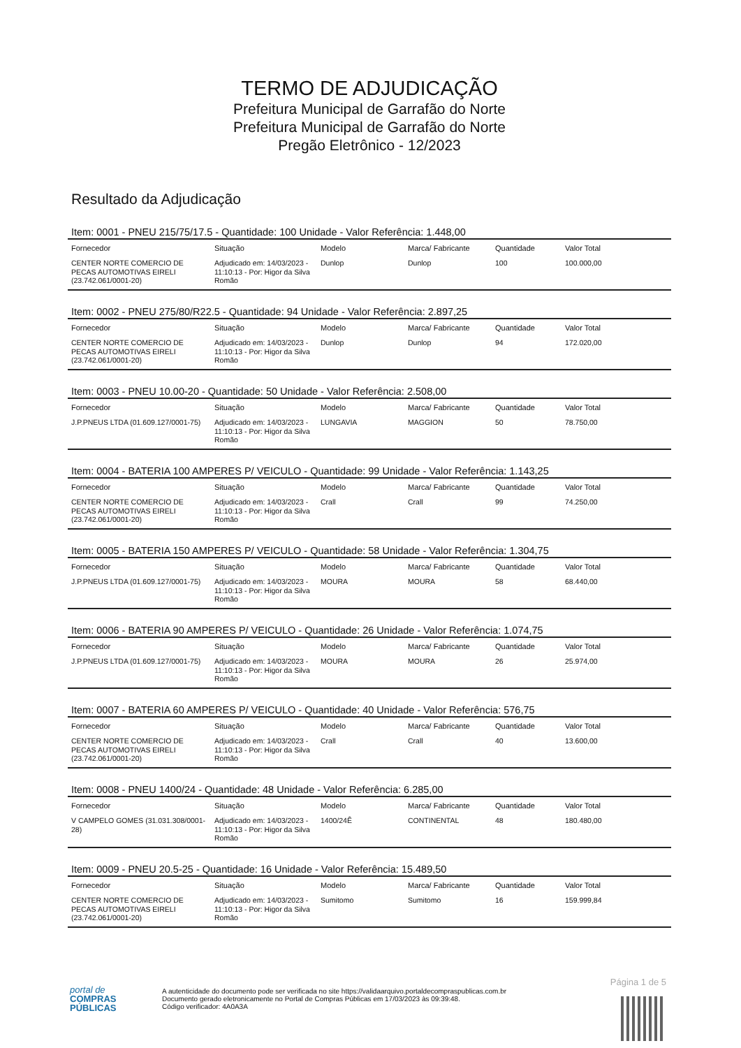TERMO DE ADJUDICAÇÃO
Prefeitura Municipal de Garrafão do Norte
Prefeitura Municipal de Garrafão do Norte
Pregão Eletrônico - 12/2023
Resultado da Adjudicação
Item: 0001 - PNEU 215/75/17.5 - Quantidade: 100 Unidade - Valor Referência: 1.448,00
| Fornecedor | Situação | Modelo | Marca/ Fabricante | Quantidade | Valor Total |
| --- | --- | --- | --- | --- | --- |
| CENTER NORTE COMERCIO DE PECAS AUTOMOTIVAS EIRELI (23.742.061/0001-20) | Adjudicado em: 14/03/2023 - 11:10:13 - Por: Higor da Silva Romão | Dunlop | Dunlop | 100 | 100.000,00 |
Item: 0002 - PNEU 275/80/R22.5 - Quantidade: 94 Unidade - Valor Referência: 2.897,25
| Fornecedor | Situação | Modelo | Marca/ Fabricante | Quantidade | Valor Total |
| --- | --- | --- | --- | --- | --- |
| CENTER NORTE COMERCIO DE PECAS AUTOMOTIVAS EIRELI (23.742.061/0001-20) | Adjudicado em: 14/03/2023 - 11:10:13 - Por: Higor da Silva Romão | Dunlop | Dunlop | 94 | 172.020,00 |
Item: 0003 - PNEU 10.00-20 - Quantidade: 50 Unidade - Valor Referência: 2.508,00
| Fornecedor | Situação | Modelo | Marca/ Fabricante | Quantidade | Valor Total |
| --- | --- | --- | --- | --- | --- |
| J.P.PNEUS LTDA (01.609.127/0001-75) | Adjudicado em: 14/03/2023 - 11:10:13 - Por: Higor da Silva Romão | LUNGAVIA | MAGGION | 50 | 78.750,00 |
Item: 0004 - BATERIA 100 AMPERES P/ VEICULO - Quantidade: 99 Unidade - Valor Referência: 1.143,25
| Fornecedor | Situação | Modelo | Marca/ Fabricante | Quantidade | Valor Total |
| --- | --- | --- | --- | --- | --- |
| CENTER NORTE COMERCIO DE PECAS AUTOMOTIVAS EIRELI (23.742.061/0001-20) | Adjudicado em: 14/03/2023 - 11:10:13 - Por: Higor da Silva Romão | Crall | Crall | 99 | 74.250,00 |
Item: 0005 - BATERIA 150 AMPERES P/ VEICULO - Quantidade: 58 Unidade - Valor Referência: 1.304,75
| Fornecedor | Situação | Modelo | Marca/ Fabricante | Quantidade | Valor Total |
| --- | --- | --- | --- | --- | --- |
| J.P.PNEUS LTDA (01.609.127/0001-75) | Adjudicado em: 14/03/2023 - 11:10:13 - Por: Higor da Silva Romão | MOURA | MOURA | 58 | 68.440,00 |
Item: 0006 - BATERIA 90 AMPERES P/ VEICULO - Quantidade: 26 Unidade - Valor Referência: 1.074,75
| Fornecedor | Situação | Modelo | Marca/ Fabricante | Quantidade | Valor Total |
| --- | --- | --- | --- | --- | --- |
| J.P.PNEUS LTDA (01.609.127/0001-75) | Adjudicado em: 14/03/2023 - 11:10:13 - Por: Higor da Silva Romão | MOURA | MOURA | 26 | 25.974,00 |
Item: 0007 - BATERIA 60 AMPERES P/ VEICULO - Quantidade: 40 Unidade - Valor Referência: 576,75
| Fornecedor | Situação | Modelo | Marca/ Fabricante | Quantidade | Valor Total |
| --- | --- | --- | --- | --- | --- |
| CENTER NORTE COMERCIO DE PECAS AUTOMOTIVAS EIRELI (23.742.061/0001-20) | Adjudicado em: 14/03/2023 - 11:10:13 - Por: Higor da Silva Romão | Crall | Crall | 40 | 13.600,00 |
Item: 0008 - PNEU 1400/24 - Quantidade: 48 Unidade - Valor Referência: 6.285,00
| Fornecedor | Situação | Modelo | Marca/ Fabricante | Quantidade | Valor Total |
| --- | --- | --- | --- | --- | --- |
| V CAMPELO GOMES (31.031.308/0001-28) | Adjudicado em: 14/03/2023 - 11:10:13 - Por: Higor da Silva Romão | 1400/24Ê | CONTINENTAL | 48 | 180.480,00 |
Item: 0009 - PNEU 20.5-25 - Quantidade: 16 Unidade - Valor Referência: 15.489,50
| Fornecedor | Situação | Modelo | Marca/ Fabricante | Quantidade | Valor Total |
| --- | --- | --- | --- | --- | --- |
| CENTER NORTE COMERCIO DE PECAS AUTOMOTIVAS EIRELI (23.742.061/0001-20) | Adjudicado em: 14/03/2023 - 11:10:13 - Por: Higor da Silva Romão | Sumitomo | Sumitomo | 16 | 159.999,84 |
Página 1 de 5
portal de
COMPRAS
PÚBLICAS
A autenticidade do documento pode ser verificada no site https://validaarquivo.portaldecompraspublicas.com.br
Documento gerado eletronicamente no Portal de Compras Públicas em 17/03/2023 às 09:39:48.
Código verificador: 4A0A3A